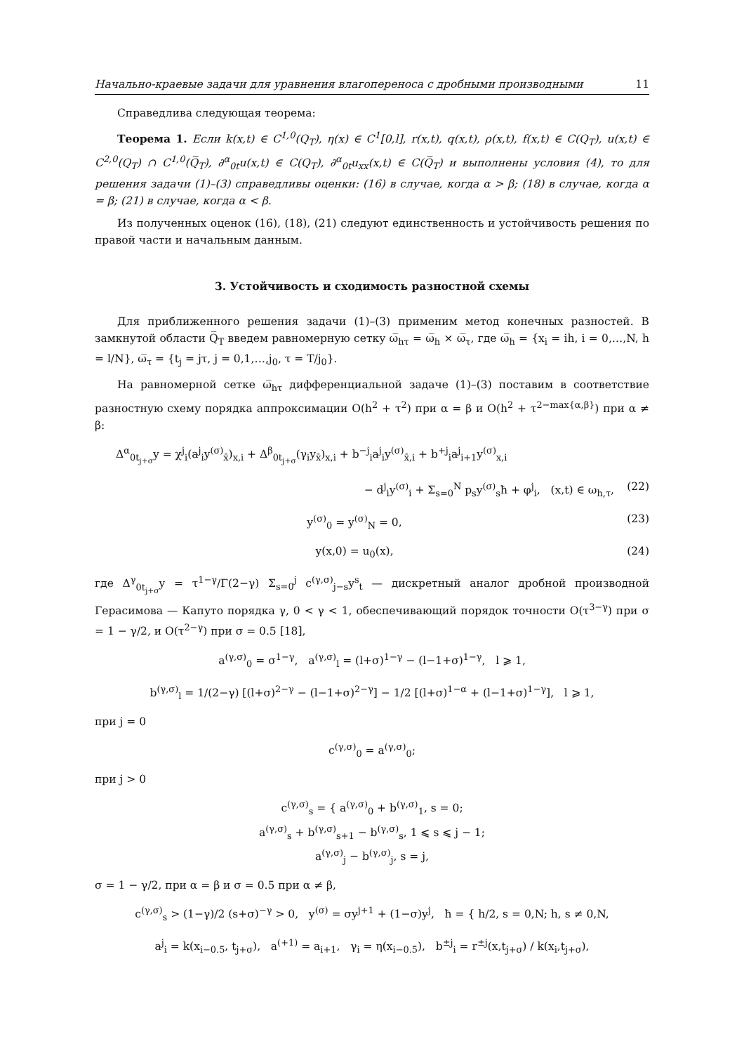Начально-краевые задачи для уравнения влагопереноса с дробными производными 11
Справедлива следующая теорема:
Теорема 1. Если k(x,t) ∈ C<sup>1,0</sup>(Q<sub>T</sub>), η(x) ∈ C<sup>1</sup>[0,l], r(x,t), q(x,t), ρ(x,t), f(x,t) ∈ C(Q<sub>T</sub>), u(x,t) ∈ C<sup>2,0</sup>(Q<sub>T</sub>) ∩ C<sup>1,0</sup>(Q̅<sub>T</sub>), ∂<sup>α</sup><sub>0t</sub>u(x,t) ∈ C(Q<sub>T</sub>), ∂<sup>α</sup><sub>0t</sub>u<sub>xx</sub>(x,t) ∈ C(Q̅<sub>T</sub>) и выполнены условия (4), то для решения задачи (1)–(3) справедливы оценки: (16) в случае, когда α > β; (18) в случае, когда α = β; (21) в случае, когда α < β.
Из полученных оценок (16), (18), (21) следуют единственность и устойчивость решения по правой части и начальным данным.
3. Устойчивость и сходимость разностной схемы
Для приближенного решения задачи (1)–(3) применим метод конечных разностей. В замкнутой области Q̅<sub>T</sub> введем равномерную сетку ω̅<sub>hτ</sub> = ω̅<sub>h</sub> × ω̅<sub>τ</sub>, где ω̅<sub>h</sub> = {x<sub>i</sub> = ih, i = 0,…,N, h = l/N}, ω̅<sub>τ</sub> = {t<sub>j</sub> = jτ, j = 0,1,…,j<sub>0</sub>, τ = T/j<sub>0</sub>}.
На равномерной сетке ω̅<sub>hτ</sub> дифференциальной задаче (1)–(3) поставим в соответствие разностную схему порядка аппроксимации O(h<sup>2</sup> + τ<sup>2</sup>) при α = β и O(h<sup>2</sup> + τ<sup>2−max{α,β}</sup>) при α ≠ β:
Δ<sup>α</sup><sub>0t<sub>j+σ</sub></sub>y = χ<sup>j</sup><sub>i</sub>(a<sup>j</sup><sub>i</sub>y<sup>(σ)</sup><sub>x̄</sub>)<sub>x,i</sub> + Δ<sup>β</sup><sub>0t<sub>j+σ</sub></sub>(γ<sub>i</sub>y<sub>x̄</sub>)<sub>x,i</sub> + b<sup>−j</sup><sub>i</sub>a<sup>j</sup><sub>i</sub>y<sup>(σ)</sup><sub>x̄,i</sub> + b<sup>+j</sup><sub>i</sub>a<sup>j</sup><sub>i+1</sub>y<sup>(σ)</sup><sub>x,i</sub>
− d<sup>j</sup><sub>i</sub>y<sup>(σ)</sup><sub>i</sub> + Σ<sub>s=0</sub><sup>N</sup> p<sub>s</sub>y<sup>(σ)</sup><sub>s</sub>ħ + φ<sup>j</sup><sub>i</sub>, (x,t) ∈ ω<sub>h,τ</sub>, (22)
y<sup>(σ)</sup><sub>0</sub> = y<sup>(σ)</sup><sub>N</sub> = 0, (23)
y(x,0) = u<sub>0</sub>(x), (24)
где Δ<sup>γ</sup><sub>0t<sub>j+σ</sub></sub>y = τ<sup>1−γ</sup>/Γ(2−γ) Σ<sub>s=0</sub><sup>j</sup> c<sup>(γ,σ)</sup><sub>j−s</sub>y<sup>s</sup><sub>t</sub> — дискретный аналог дробной производной Герасимова — Капуто порядка γ, 0 < γ < 1, обеспечивающий порядок точности O(τ<sup>3−γ</sup>) при σ = 1 − γ/2, и O(τ<sup>2−γ</sup>) при σ = 0.5 [18],
a<sup>(γ,σ)</sup><sub>0</sub> = σ<sup>1−γ</sup>, a<sup>(γ,σ)</sup><sub>l</sub> = (l+σ)<sup>1−γ</sup> − (l−1+σ)<sup>1−γ</sup>, l ⩾ 1,
b<sup>(γ,σ)</sup><sub>l</sub> = 1/(2−γ) [(l+σ)<sup>2−γ</sup> − (l−1+σ)<sup>2−γ</sup>] − 1/2 [(l+σ)<sup>1−α</sup> + (l−1+σ)<sup>1−γ</sup>], l ⩾ 1,
при j = 0
c<sup>(γ,σ)</sup><sub>0</sub> = a<sup>(γ,σ)</sup><sub>0</sub>;
при j > 0
c<sup>(γ,σ)</sup><sub>s</sub> = { a<sup>(γ,σ)</sup><sub>0</sub> + b<sup>(γ,σ)</sup><sub>1</sub>, s = 0;
a<sup>(γ,σ)</sup><sub>s</sub> + b<sup>(γ,σ)</sup><sub>s+1</sub> − b<sup>(γ,σ)</sup><sub>s</sub>, 1 ⩽ s ⩽ j − 1;
a<sup>(γ,σ)</sup><sub>j</sub> − b<sup>(γ,σ)</sup><sub>j</sub>, s = j,
σ = 1 − γ/2, при α = β и σ = 0.5 при α ≠ β,
c<sup>(γ,σ)</sup><sub>s</sub> > (1−γ)/2 (s+σ)<sup>−γ</sup> > 0, y<sup>(σ)</sup> = σy<sup>j+1</sup> + (1−σ)y<sup>j</sup>, ħ = { h/2, s = 0,N; h, s ≠ 0,N,
a<sup>j</sup><sub>i</sub> = k(x<sub>i−0.5</sub>, t<sub>j+σ</sub>), a<sup>(+1)</sup> = a<sub>i+1</sub>, γ<sub>i</sub> = η(x<sub>i−0.5</sub>), b<sup>±j</sup><sub>i</sub> = r<sup>±j</sup>(x,t<sub>j+σ</sub>) / k(x<sub>i</sub>,t<sub>j+σ</sub>),